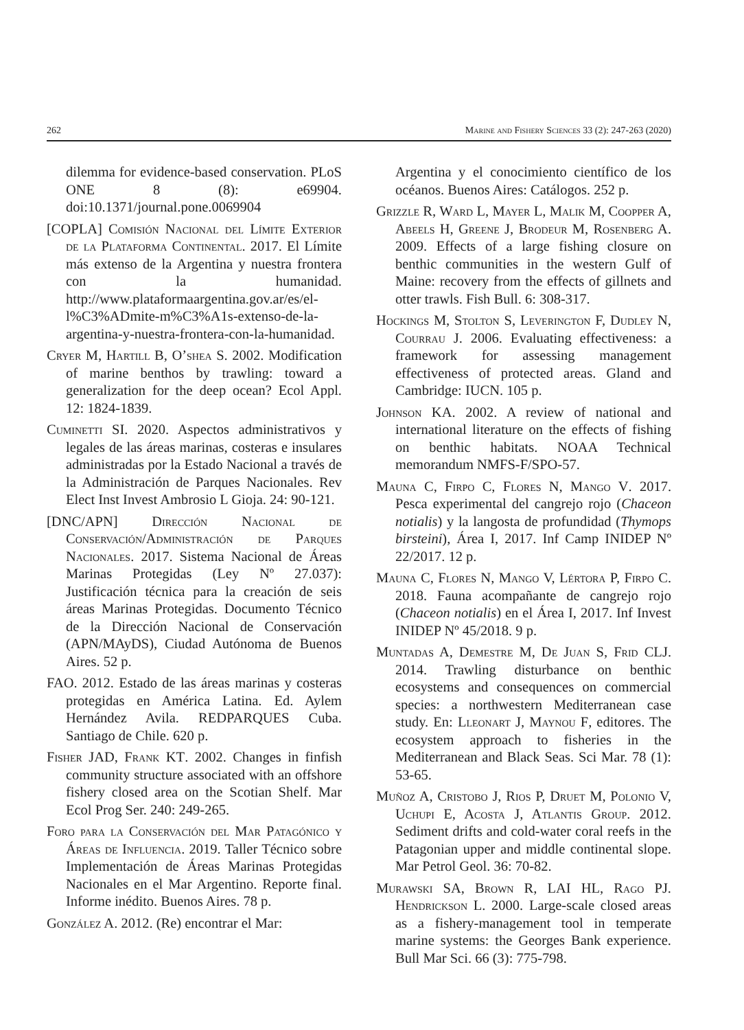262 Marine and Fishery Sciences 33 (2): 247-263 (2020)
dilemma for evidence-based conservation. PLoS ONE 8 (8): e69904. doi:10.1371/journal.pone.0069904
[COPLA] Comisión Nacional del Límite Exterior de la Plataforma Continental. 2017. El Límite más extenso de la Argentina y nuestra frontera con la humanidad. http://www.plataformaargentina.gov.ar/es/el-l%C3%ADmite-m%C3%A1s-extenso-de-la-argentina-y-nuestra-frontera-con-la-humanidad.
Cryer M, Hartill B, O’shea S. 2002. Modification of marine benthos by trawling: toward a generalization for the deep ocean? Ecol Appl. 12: 1824-1839.
Cuminetti SI. 2020. Aspectos administrativos y legales de las áreas marinas, costeras e insulares administradas por la Estado Nacional a través de la Administración de Parques Nacionales. Rev Elect Inst Invest Ambrosio L Gioja. 24: 90-121.
[DNC/APN] Dirección Nacional de Conservación/Administración de Parques Nacionales. 2017. Sistema Nacional de Áreas Marinas Protegidas (Ley Nº 27.037): Justificación técnica para la creación de seis áreas Marinas Protegidas. Documento Técnico de la Dirección Nacional de Conservación (APN/MAyDS), Ciudad Autónoma de Buenos Aires. 52 p.
FAO. 2012. Estado de las áreas marinas y costeras protegidas en América Latina. Ed. Aylem Hernández Avila. REDPARQUES Cuba. Santiago de Chile. 620 p.
Fisher JAD, Frank KT. 2002. Changes in finfish community structure associated with an offshore fishery closed area on the Scotian Shelf. Mar Ecol Prog Ser. 240: 249-265.
Foro para la Conservación del Mar Patagónico y Áreas de Influencia. 2019. Taller Técnico sobre Implementación de Áreas Marinas Protegidas Nacionales en el Mar Argentino. Reporte final. Informe inédito. Buenos Aires. 78 p.
González A. 2012. (Re) encontrar el Mar:
Argentina y el conocimiento científico de los océanos. Buenos Aires: Catálogos. 252 p.
Grizzle R, Ward L, Mayer L, Malik M, Coopper A, Abeels H, Greene J, Brodeur M, Rosenberg A. 2009. Effects of a large fishing closure on benthic communities in the western Gulf of Maine: recovery from the effects of gillnets and otter trawls. Fish Bull. 6: 308-317.
Hockings M, Stolton S, Leverington F, Dudley N, Courrau J. 2006. Evaluating effectiveness: a framework for assessing management effectiveness of protected areas. Gland and Cambridge: IUCN. 105 p.
Johnson KA. 2002. A review of national and international literature on the effects of fishing on benthic habitats. NOAA Technical memorandum NMFS-F/SPO-57.
Mauna C, Firpo C, Flores N, Mango V. 2017. Pesca experimental del cangrejo rojo (Chaceon notialis) y la langosta de profundidad (Thymops birsteini), Área I, 2017. Inf Camp INIDEP Nº 22/2017. 12 p.
Mauna C, Flores N, Mango V, Lértora P, Firpo C. 2018. Fauna acompañante de cangrejo rojo (Chaceon notialis) en el Área I, 2017. Inf Invest INIDEP Nº 45/2018. 9 p.
Muntadas A, Demestre M, De Juan S, Frid CLJ. 2014. Trawling disturbance on benthic ecosystems and consequences on commercial species: a northwestern Mediterranean case study. En: Lleonart J, Maynou F, editores. The ecosystem approach to fisheries in the Mediterranean and Black Seas. Sci Mar. 78 (1): 53-65.
Muñoz A, Cristobo J, Rios P, Druet M, Polonio V, Uchupi E, Acosta J, Atlantis Group. 2012. Sediment drifts and cold-water coral reefs in the Patagonian upper and middle continental slope. Mar Petrol Geol. 36: 70-82.
Murawski SA, Brown R, LAI HL, Rago PJ. Hendrickson L. 2000. Large-scale closed areas as a fishery-management tool in temperate marine systems: the Georges Bank experience. Bull Mar Sci. 66 (3): 775-798.